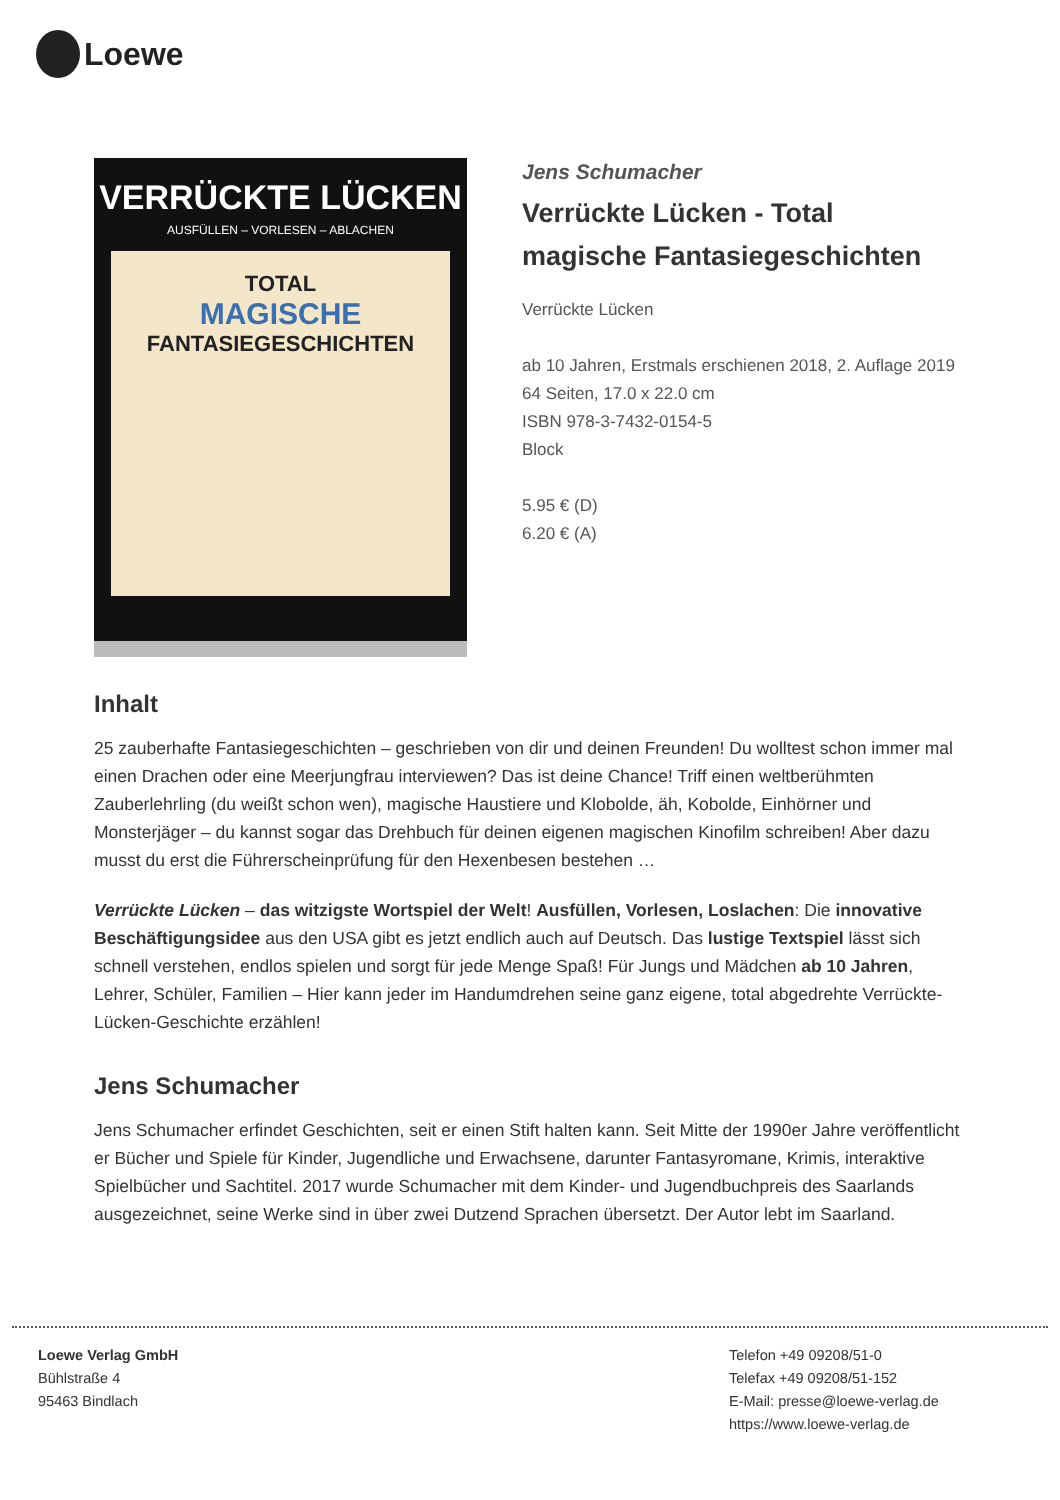Loewe
VERRÜCKTE LÜCKEN
AUSFÜLLEN – VORLESEN – ABLACHEN
TOTAL
MAGISCHE
FANTASIEGESCHICHTEN
Jens Schumacher
Verrückte Lücken - Total magische Fantasiegeschichten
Verrückte Lücken
ab 10 Jahren, Erstmals erschienen 2018, 2. Auflage 2019
64 Seiten, 17.0 x 22.0 cm
ISBN 978-3-7432-0154-5
Block
5.95 € (D)
6.20 € (A)
Inhalt
25 zauberhafte Fantasiegeschichten – geschrieben von dir und deinen Freunden! Du wolltest schon immer mal einen Drachen oder eine Meerjungfrau interviewen? Das ist deine Chance! Triff einen weltberühmten Zauberlehrling (du weißt schon wen), magische Haustiere und Klobolde, äh, Kobolde, Einhörner und Monsterjäger – du kannst sogar das Drehbuch für deinen eigenen magischen Kinofilm schreiben! Aber dazu musst du erst die Führerscheinprüfung für den Hexenbesen bestehen …
Verrückte Lücken – das witzigste Wortspiel der Welt! Ausfüllen, Vorlesen, Loslachen: Die innovative Beschäftigungsidee aus den USA gibt es jetzt endlich auch auf Deutsch. Das lustige Textspiel lässt sich schnell verstehen, endlos spielen und sorgt für jede Menge Spaß! Für Jungs und Mädchen ab 10 Jahren, Lehrer, Schüler, Familien – Hier kann jeder im Handumdrehen seine ganz eigene, total abgedrehte Verrückte-Lücken-Geschichte erzählen!
Jens Schumacher
Jens Schumacher erfindet Geschichten, seit er einen Stift halten kann. Seit Mitte der 1990er Jahre veröffentlicht er Bücher und Spiele für Kinder, Jugendliche und Erwachsene, darunter Fantasyromane, Krimis, interaktive Spielbücher und Sachtitel. 2017 wurde Schumacher mit dem Kinder- und Jugendbuchpreis des Saarlands ausgezeichnet, seine Werke sind in über zwei Dutzend Sprachen übersetzt. Der Autor lebt im Saarland.
Loewe Verlag GmbH
Bühlstraße 4
95463 Bindlach
Telefon +49 09208/51-0
Telefax +49 09208/51-152
E-Mail: presse@loewe-verlag.de
https://www.loewe-verlag.de